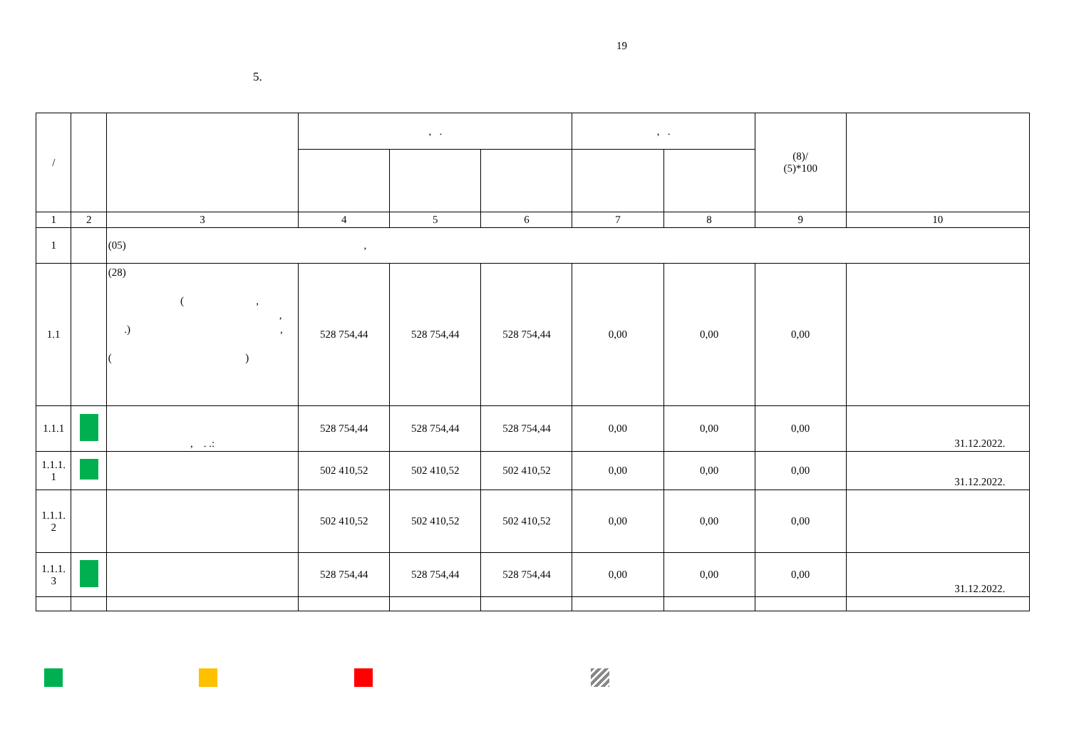19
5.
| / | | | , . | | | , . | | (8)/ (5)*100 | |
| 1 | 2 | 3 | 4 | 5 | 6 | 7 | 8 | 9 | 10 |
| 1 | | (05) , | | | | | | | |
| 1.1 | | (28) ( , , .) , ( ) | 528 754,44 | 528 754,44 | 528 754,44 | 0,00 | 0,00 | 0,00 | |
| 1.1.1 | | , . .: | 528 754,44 | 528 754,44 | 528 754,44 | 0,00 | 0,00 | 0,00 | 31.12.2022. |
| 1.1.1. 1 | | | 502 410,52 | 502 410,52 | 502 410,52 | 0,00 | 0,00 | 0,00 | 31.12.2022. |
| 1.1.1. 2 | | | 502 410,52 | 502 410,52 | 502 410,52 | 0,00 | 0,00 | 0,00 | |
| 1.1.1. 3 | | | 528 754,44 | 528 754,44 | 528 754,44 | 0,00 | 0,00 | 0,00 | 31.12.2022. |